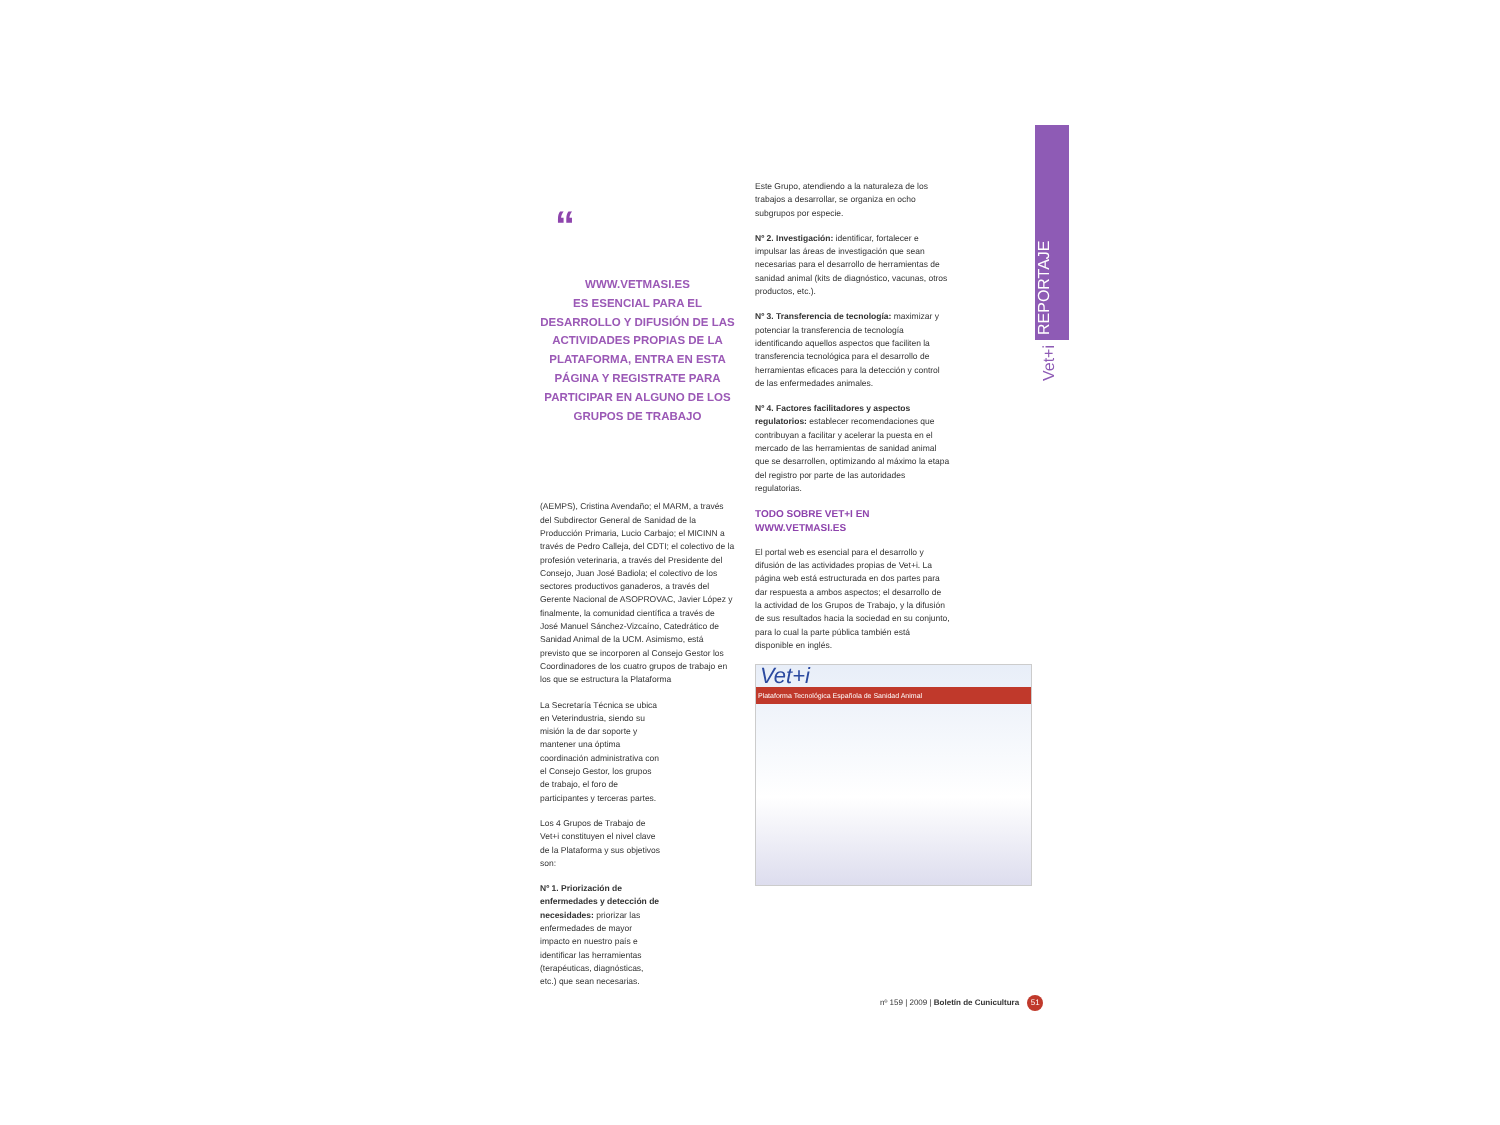REPORTAJE
Vet+i
“
WWW.VETMASI.ES
ES ESENCIAL PARA EL DESARROLLO Y DIFUSIÓN DE LAS ACTIVIDADES PROPIAS DE LA PLATAFORMA, ENTRA EN ESTA PÁGINA Y REGISTRATE PARA PARTICIPAR EN ALGUNO DE LOS GRUPOS DE TRABAJO
(AEMPS), Cristina Avendaño; el MARM, a través del Subdirector General de Sanidad de la Producción Primaria, Lucio Carbajo; el MICINN a través de Pedro Calleja, del CDTI; el colectivo de la profesión veterinaria, a través del Presidente del Consejo, Juan José Badiola; el colectivo de los sectores productivos ganaderos, a través del Gerente Nacional de ASOPROVAC, Javier López y finalmente, la comunidad científica a través de José Manuel Sánchez-Vizcaíno, Catedrático de Sanidad Animal de la UCM. Asimismo, está previsto que se incorporen al Consejo Gestor los Coordinadores de los cuatro grupos de trabajo en los que se estructura la Plataforma
La Secretaría Técnica se ubica en Veterindustria, siendo su misión la de dar soporte y mantener una óptima coordinación administrativa con el Consejo Gestor, los grupos de trabajo, el foro de participantes y terceras partes.
Los 4 Grupos de Trabajo de Vet+i constituyen el nivel clave de la Plataforma y sus objetivos son:
Nº 1. Priorización de enfermedades y detección de necesidades: priorizar las enfermedades de mayor impacto en nuestro país e identificar las herramientas (terapéuticas, diagnósticas, etc.) que sean necesarias.
Este Grupo, atendiendo a la naturaleza de los trabajos a desarrollar, se organiza en ocho subgrupos por especie.
Nº 2. Investigación: identificar, fortalecer e impulsar las áreas de investigación que sean necesarias para el desarrollo de herramientas de sanidad animal (kits de diagnóstico, vacunas, otros productos, etc.).
Nº 3. Transferencia de tecnología: maximizar y potenciar la transferencia de tecnología identificando aquellos aspectos que faciliten la transferencia tecnológica para el desarrollo de herramientas eficaces para la detección y control de las enfermedades animales.
Nº 4. Factores facilitadores y aspectos regulatorios: establecer recomendaciones que contribuyan a facilitar y acelerar la puesta en el mercado de las herramientas de sanidad animal que se desarrollen, optimizando al máximo la etapa del registro por parte de las autoridades regulatorias.
TODO SOBRE VET+I EN WWW.VETMASI.ES
El portal web es esencial para el desarrollo y difusión de las actividades propias de Vet+i. La página web está estructurada en dos partes para dar respuesta a ambos aspectos; el desarrollo de la actividad de los Grupos de Trabajo, y la difusión de sus resultados hacia la sociedad en su conjunto, para lo cual la parte pública también está disponible en inglés.
Vet+i
Plataforma Tecnológica Española de Sanidad Animal
nº 159 | 2009 | Boletín de Cunicultura 51